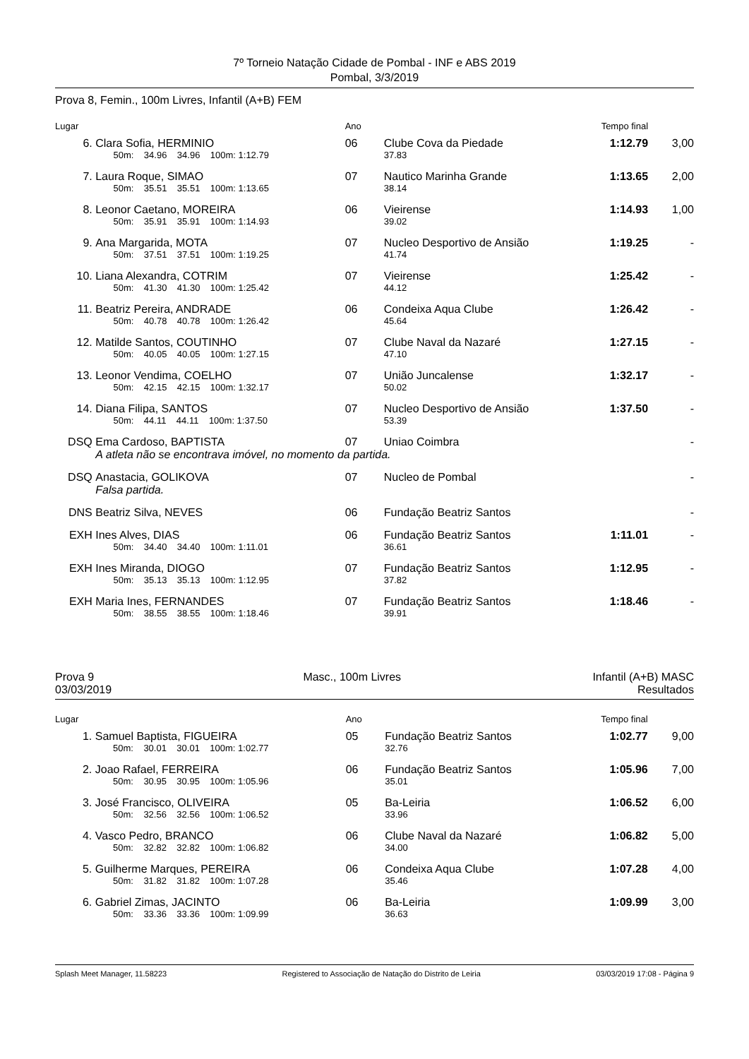7º Torneio Natação Cidade de Pombal - INF e ABS 2019
Pombal, 3/3/2019
Prova 8, Femin., 100m Livres, Infantil (A+B) FEM
| Lugar | | Ano | | Tempo final | | |
| --- | --- | --- | --- | --- | --- | --- |
| 6. | Clara Sofia, HERMINIO | 06 | Clube Cova da Piedade | 1:12.79 | 3,00 | |
| | 50m: 34.96 34.96 100m: 1:12.79 | | 37.83 | | | |
| 7. | Laura Roque, SIMAO | 07 | Nautico Marinha Grande | 1:13.65 | 2,00 | |
| | 50m: 35.51 35.51 100m: 1:13.65 | | 38.14 | | | |
| 8. | Leonor Caetano, MOREIRA | 06 | Vieirense | 1:14.93 | 1,00 | |
| | 50m: 35.91 35.91 100m: 1:14.93 | | 39.02 | | | |
| 9. | Ana Margarida, MOTA | 07 | Nucleo Desportivo de Ansião | 1:19.25 | - | |
| | 50m: 37.51 37.51 100m: 1:19.25 | | 41.74 | | | |
| 10. | Liana Alexandra, COTRIM | 07 | Vieirense | 1:25.42 | - | |
| | 50m: 41.30 41.30 100m: 1:25.42 | | 44.12 | | | |
| 11. | Beatriz Pereira, ANDRADE | 06 | Condeixa Aqua Clube | 1:26.42 | - | |
| | 50m: 40.78 40.78 100m: 1:26.42 | | 45.64 | | | |
| 12. | Matilde Santos, COUTINHO | 07 | Clube Naval da Nazaré | 1:27.15 | - | |
| | 50m: 40.05 40.05 100m: 1:27.15 | | 47.10 | | | |
| 13. | Leonor Vendima, COELHO | 07 | União Juncalense | 1:32.17 | - | |
| | 50m: 42.15 42.15 100m: 1:32.17 | | 50.02 | | | |
| 14. | Diana Filipa, SANTOS | 07 | Nucleo Desportivo de Ansião | 1:37.50 | - | |
| | 50m: 44.11 44.11 100m: 1:37.50 | | 53.39 | | | |
| DSQ | Ema Cardoso, BAPTISTA | 07 | Uniao Coimbra | | - | |
| | A atleta não se encontrava imóvel, no momento da partida. | | | | | |
| DSQ | Anastacia, GOLIKOVA | 07 | Nucleo de Pombal | | - | |
| | Falsa partida. | | | | | |
| DNS | Beatriz Silva, NEVES | 06 | Fundação Beatriz Santos | | - | |
| EXH | Ines Alves, DIAS | 06 | Fundação Beatriz Santos | 1:11.01 | - | |
| | 50m: 34.40 34.40 100m: 1:11.01 | | 36.61 | | | |
| EXH | Ines Miranda, DIOGO | 07 | Fundação Beatriz Santos | 1:12.95 | - | |
| | 50m: 35.13 35.13 100m: 1:12.95 | | 37.82 | | | |
| EXH | Maria Ines, FERNANDES | 07 | Fundação Beatriz Santos | 1:18.46 | - | |
| | 50m: 38.55 38.55 100m: 1:18.46 | | 39.91 | | | |
Prova 9
03/03/2019 Masc., 100m Livres Infantil (A+B) MASC
Resultados
| Lugar | | Ano | | Tempo final | | |
| --- | --- | --- | --- | --- | --- | --- |
| 1. | Samuel Baptista, FIGUEIRA | 05 | Fundação Beatriz Santos | 1:02.77 | 9,00 | |
| | 50m: 30.01 30.01 100m: 1:02.77 | | 32.76 | | | |
| 2. | Joao Rafael, FERREIRA | 06 | Fundação Beatriz Santos | 1:05.96 | 7,00 | |
| | 50m: 30.95 30.95 100m: 1:05.96 | | 35.01 | | | |
| 3. | José Francisco, OLIVEIRA | 05 | Ba-Leiria | 1:06.52 | 6,00 | |
| | 50m: 32.56 32.56 100m: 1:06.52 | | 33.96 | | | |
| 4. | Vasco Pedro, BRANCO | 06 | Clube Naval da Nazaré | 1:06.82 | 5,00 | |
| | 50m: 32.82 32.82 100m: 1:06.82 | | 34.00 | | | |
| 5. | Guilherme Marques, PEREIRA | 06 | Condeixa Aqua Clube | 1:07.28 | 4,00 | |
| | 50m: 31.82 31.82 100m: 1:07.28 | | 35.46 | | | |
| 6. | Gabriel Zimas, JACINTO | 06 | Ba-Leiria | 1:09.99 | 3,00 | |
| | 50m: 33.36 33.36 100m: 1:09.99 | | 36.63 | | | |
Splash Meet Manager, 11.58223 Registered to Associação de Natação do Distrito de Leiria 03/03/2019 17:08 - Página 9